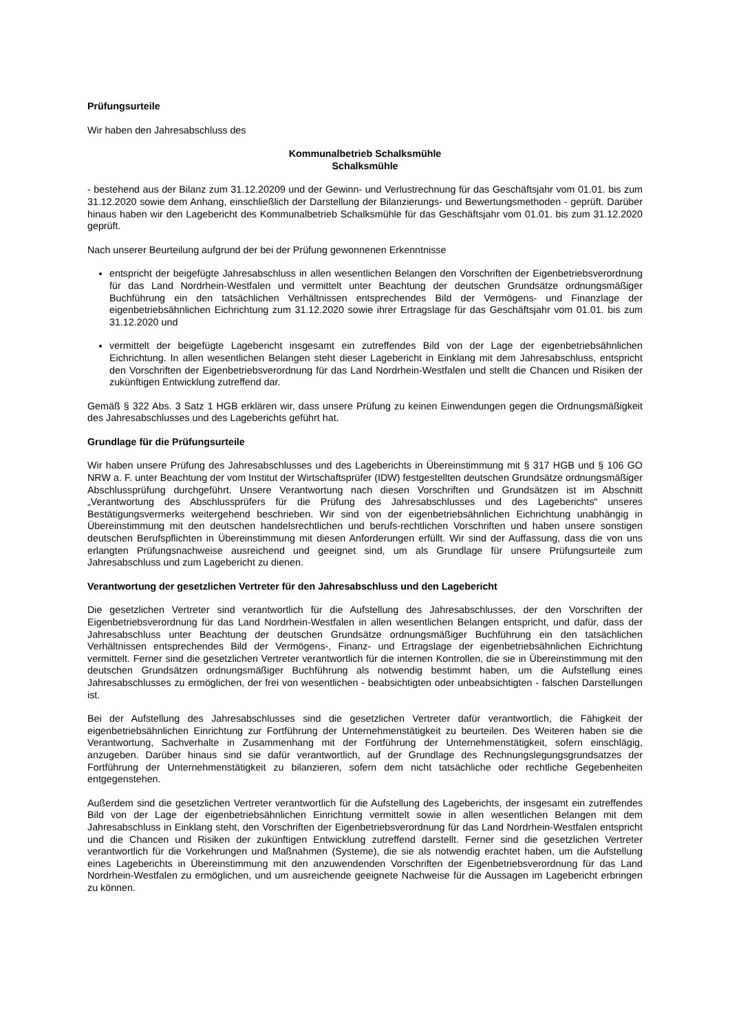Prüfungsurteile
Wir haben den Jahresabschluss des
Kommunalbetrieb Schalksmühle
Schalksmühle
- bestehend aus der Bilanz zum 31.12.20209 und der Gewinn- und Verlustrechnung für das Geschäftsjahr vom 01.01. bis zum 31.12.2020 sowie dem Anhang, einschließlich der Darstellung der Bilanzierungs- und Bewertungsmethoden - geprüft. Darüber hinaus haben wir den Lagebericht des Kommunalbetrieb Schalksmühle für das Geschäftsjahr vom 01.01. bis zum 31.12.2020 geprüft.
Nach unserer Beurteilung aufgrund der bei der Prüfung gewonnenen Erkenntnisse
entspricht der beigefügte Jahresabschluss in allen wesentlichen Belangen den Vorschriften der Eigenbetriebsverordnung für das Land Nordrhein-Westfalen und vermittelt unter Beachtung der deutschen Grundsätze ordnungsmäßiger Buchführung ein den tatsächlichen Verhältnissen entsprechendes Bild der Vermögens- und Finanzlage der eigenbetriebsähnlichen Eichrichtung zum 31.12.2020 sowie ihrer Ertragslage für das Geschäftsjahr vom 01.01. bis zum 31.12.2020 und
vermittelt der beigefügte Lagebericht insgesamt ein zutreffendes Bild von der Lage der eigenbetriebsähnlichen Eichrichtung. In allen wesentlichen Belangen steht dieser Lagebericht in Einklang mit dem Jahresabschluss, entspricht den Vorschriften der Eigenbetriebsverordnung für das Land Nordrhein-Westfalen und stellt die Chancen und Risiken der zukünftigen Entwicklung zutreffend dar.
Gemäß § 322 Abs. 3 Satz 1 HGB erklären wir, dass unsere Prüfung zu keinen Einwendungen gegen die Ordnungsmäßigkeit des Jahresabschlusses und des Lageberichts geführt hat.
Grundlage für die Prüfungsurteile
Wir haben unsere Prüfung des Jahresabschlusses und des Lageberichts in Übereinstimmung mit § 317 HGB und § 106 GO NRW a. F. unter Beachtung der vom Institut der Wirtschaftsprüfer (IDW) festgestellten deutschen Grundsätze ordnungsmäßiger Abschlussprüfung durchgeführt. Unsere Verantwortung nach diesen Vorschriften und Grundsätzen ist im Abschnitt „Verantwortung des Abschlussprüfers für die Prüfung des Jahresabschlusses und des Lageberichts“ unseres Bestätigungsvermerks weitergehend beschrieben. Wir sind von der eigenbetriebsähnlichen Eichrichtung unabhängig in Übereinstimmung mit den deutschen handelsrechtlichen und berufs-rechtlichen Vorschriften und haben unsere sonstigen deutschen Berufspflichten in Übereinstimmung mit diesen Anforderungen erfüllt. Wir sind der Auffassung, dass die von uns erlangten Prüfungsnachweise ausreichend und geeignet sind, um als Grundlage für unsere Prüfungsurteile zum Jahresabschluss und zum Lagebericht zu dienen.
Verantwortung der gesetzlichen Vertreter für den Jahresabschluss und den Lagebericht
Die gesetzlichen Vertreter sind verantwortlich für die Aufstellung des Jahresabschlusses, der den Vorschriften der Eigenbetriebsverordnung für das Land Nordrhein-Westfalen in allen wesentlichen Belangen entspricht, und dafür, dass der Jahresabschluss unter Beachtung der deutschen Grundsätze ordnungsmäßiger Buchführung ein den tatsächlichen Verhältnissen entsprechendes Bild der Vermögens-, Finanz- und Ertragslage der eigenbetriebsähnlichen Eichrichtung vermittelt. Ferner sind die gesetzlichen Vertreter verantwortlich für die internen Kontrollen, die sie in Übereinstimmung mit den deutschen Grundsätzen ordnungsmäßiger Buchführung als notwendig bestimmt haben, um die Aufstellung eines Jahresabschlusses zu ermöglichen, der frei von wesentlichen - beabsichtigten oder unbeabsichtigten - falschen Darstellungen ist.
Bei der Aufstellung des Jahresabschlusses sind die gesetzlichen Vertreter dafür verantwortlich, die Fähigkeit der eigenbetriebsähnlichen Einrichtung zur Fortführung der Unternehmenstätigkeit zu beurteilen. Des Weiteren haben sie die Verantwortung, Sachverhalte in Zusammenhang mit der Fortführung der Unternehmenstätigkeit, sofern einschlägig, anzugeben. Darüber hinaus sind sie dafür verantwortlich, auf der Grundlage des Rechnungslegungsgrundsatzes der Fortführung der Unternehmenstätigkeit zu bilanzieren, sofern dem nicht tatsächliche oder rechtliche Gegebenheiten entgegenstehen.
Außerdem sind die gesetzlichen Vertreter verantwortlich für die Aufstellung des Lageberichts, der insgesamt ein zutreffendes Bild von der Lage der eigenbetriebsähnlichen Einrichtung vermittelt sowie in allen wesentlichen Belangen mit dem Jahresabschluss in Einklang steht, den Vorschriften der Eigenbetriebsverordnung für das Land Nordrhein-Westfalen entspricht und die Chancen und Risiken der zukünftigen Entwicklung zutreffend darstellt. Ferner sind die gesetzlichen Vertreter verantwortlich für die Vorkehrungen und Maßnahmen (Systeme), die sie als notwendig erachtet haben, um die Aufstellung eines Lageberichts in Übereinstimmung mit den anzuwendenden Vorschriften der Eigenbetriebsverordnung für das Land Nordrhein-Westfalen zu ermöglichen, und um ausreichende geeignete Nachweise für die Aussagen im Lagebericht erbringen zu können.